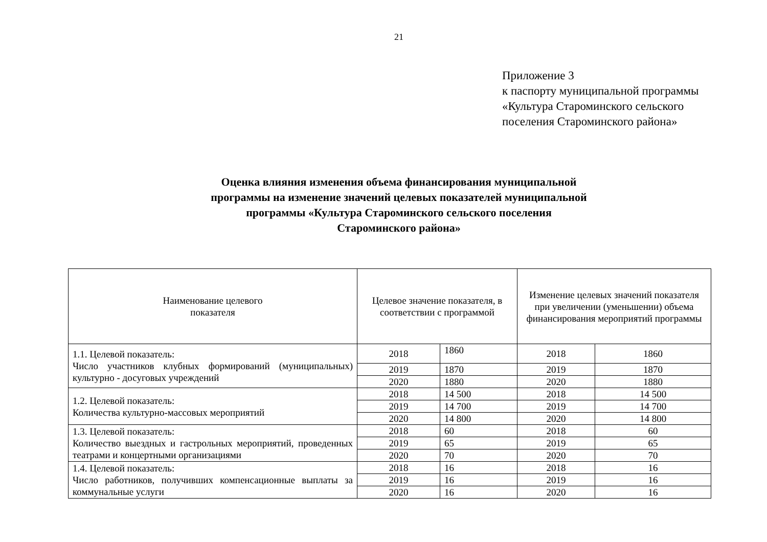21
Приложение 3
к паспорту муниципальной программы
«Культура Староминского сельского
поселения Староминского района»
Оценка влияния изменения объема финансирования муниципальной
программы на изменение значений целевых показателей муниципальной
программы «Культура Староминского сельского поселения
Староминского района»
| Наименование целевого показателя | Целевое значение показателя, в соответствии с программой | | Изменение целевых значений показателя при увеличении (уменьшении) объема финансирования мероприятий программы | |
| 1.1. Целевой показатель: Число участников клубных формирований (муниципальных) культурно - досуговых учреждений | 2018 | 1860 | 2018 | 1860 |
| | 2019 | 1870 | 2019 | 1870 |
| | 2020 | 1880 | 2020 | 1880 |
| 1.2. Целевой показатель: Количества культурно-массовых мероприятий | 2018 | 14 500 | 2018 | 14 500 |
| | 2019 | 14 700 | 2019 | 14 700 |
| | 2020 | 14 800 | 2020 | 14 800 |
| 1.3. Целевой показатель: Количество выездных и гастрольных мероприятий, проведенных театрами и концертными организациями | 2018 | 60 | 2018 | 60 |
| | 2019 | 65 | 2019 | 65 |
| | 2020 | 70 | 2020 | 70 |
| 1.4. Целевой показатель: Число работников, получивших компенсационные выплаты за коммунальные услуги | 2018 | 16 | 2018 | 16 |
| | 2019 | 16 | 2019 | 16 |
| | 2020 | 16 | 2020 | 16 |